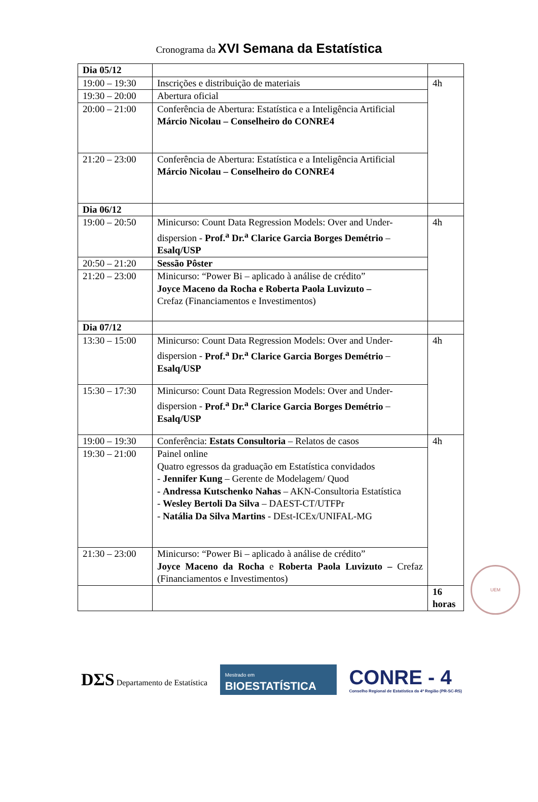Cronograma da XVI Semana da Estatística
| Dia 05/12 | | |
| 19:00 – 19:30 | Inscrições e distribuição de materiais | 4h |
| 19:30 – 20:00 | Abertura oficial | |
| 20:00 – 21:00 | Conferência de Abertura: Estatística e a Inteligência Artificial Márcio Nicolau – Conselheiro do CONRE4 | |
| 21:20 – 23:00 | Conferência de Abertura: Estatística e a Inteligência Artificial Márcio Nicolau – Conselheiro do CONRE4 | |
| Dia 06/12 | | |
| 19:00 – 20:50 | Minicurso: Count Data Regression Models: Over and Under-dispersion - Prof.<sup>a</sup> Dr.<sup>a</sup> Clarice Garcia Borges Demétrio – Esalq/USP | 4h |
| 20:50 – 21:20 | Sessão Pôster | |
| 21:20 – 23:00 | Minicurso: “Power Bi – aplicado à análise de crédito” Joyce Maceno da Rocha e Roberta Paola Luvizuto – Crefaz (Financiamentos e Investimentos) | |
| Dia 07/12 | | |
| 13:30 – 15:00 | Minicurso: Count Data Regression Models: Over and Under-dispersion - Prof.<sup>a</sup> Dr.<sup>a</sup> Clarice Garcia Borges Demétrio – Esalq/USP | 4h |
| 15:30 – 17:30 | Minicurso: Count Data Regression Models: Over and Under-dispersion - Prof.<sup>a</sup> Dr.<sup>a</sup> Clarice Garcia Borges Demétrio – Esalq/USP | |
| 19:00 – 19:30 | Conferência: Estats Consultoria – Relatos de casos | 4h |
| 19:30 – 21:00 | Painel online Quatro egressos da graduação em Estatística convidados - Jennifer Kung – Gerente de Modelagem/ Quod - Andressa Kutschenko Nahas – AKN-Consultoria Estatística - Wesley Bertoli Da Silva – DAEST-CT/UTFPr - Natália Da Silva Martins - DEst-ICEx/UNIFAL-MG | |
| 21:30 – 23:00 | Minicurso: “Power Bi – aplicado à análise de crédito” Joyce Maceno da Rocha e Roberta Paola Luvizuto – Crefaz (Financiamentos e Investimentos) | |
| | | 16 horas |
UEM
DΣS Departamento de Estatística
Mestrado em
BIOESTATÍSTICA
CONRE - 4
Conselho Regional de Estatística da 4ª Região (PR-SC-RS)